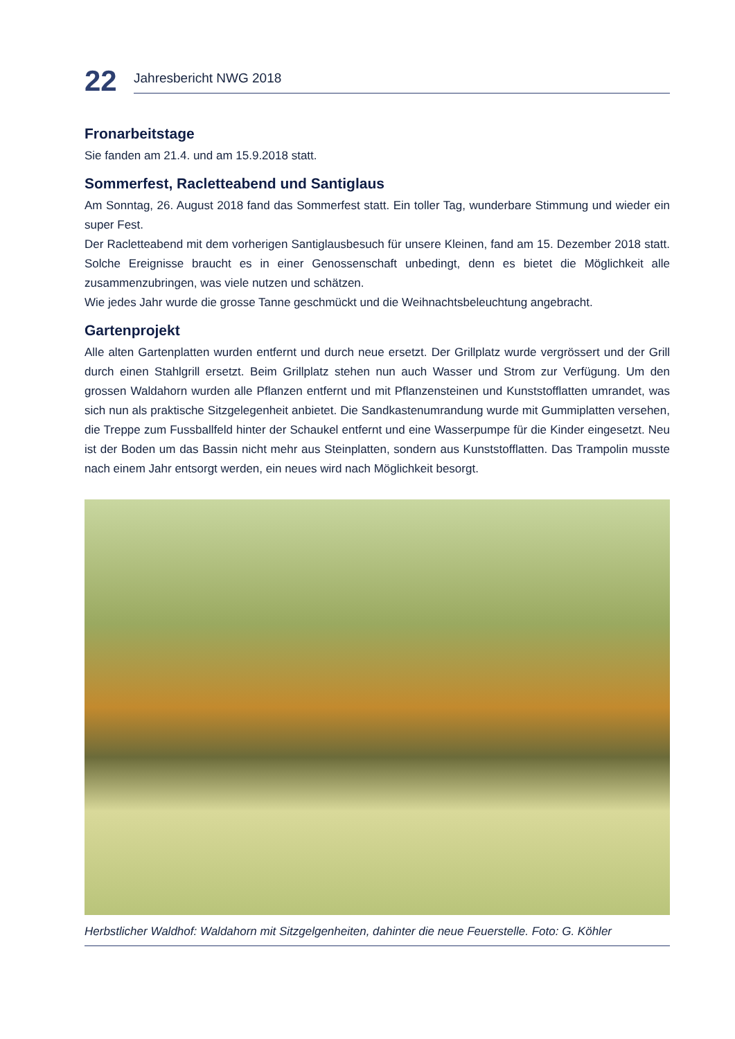22
Jahresbericht NWG 2018
Fronarbeitstage
Sie fanden am 21.4. und am 15.9.2018 statt.
Sommerfest, Racletteabend und Santiglaus
Am Sonntag, 26. August 2018 fand das Sommerfest statt. Ein toller Tag, wunderbare Stimmung und wieder ein super Fest.
Der Racletteabend mit dem vorherigen Santiglausbesuch für unsere Kleinen, fand am 15. Dezember 2018 statt. Solche Ereignisse braucht es in einer Genossenschaft unbedingt, denn es bietet die Möglichkeit alle zusammenzubringen, was viele nutzen und schätzen.
Wie jedes Jahr wurde die grosse Tanne geschmückt und die Weihnachtsbeleuchtung angebracht.
Gartenprojekt
Alle alten Gartenplatten wurden entfernt und durch neue ersetzt. Der Grillplatz wurde vergrössert und der Grill durch einen Stahlgrill ersetzt. Beim Grillplatz stehen nun auch Wasser und Strom zur Verfügung. Um den grossen Waldahorn wurden alle Pflanzen entfernt und mit Pflanzensteinen und Kunststofflatten umrandet, was sich nun als praktische Sitzgelegenheit anbietet. Die Sandkastenumrandung wurde mit Gummiplatten versehen, die Treppe zum Fussballfeld hinter der Schaukel entfernt und eine Wasserpumpe für die Kinder eingesetzt. Neu ist der Boden um das Bassin nicht mehr aus Steinplatten, sondern aus Kunststofflatten. Das Trampolin musste nach einem Jahr entsorgt werden, ein neues wird nach Möglichkeit besorgt.
Herbstlicher Waldhof: Waldahorn mit Sitzgelgenheiten, dahinter die neue Feuerstelle. Foto: G. Köhler